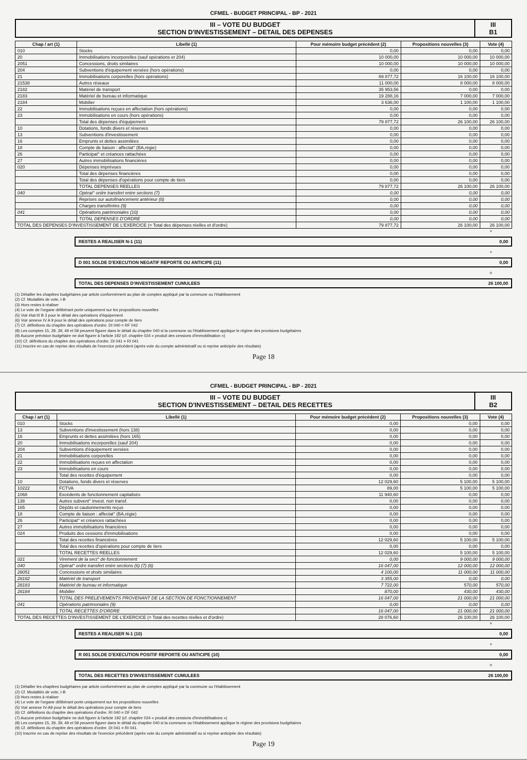CFMEL - BUDGET PRINCIPAL - BP - 2021
III – VOTE DU BUDGET
SECTION D'INVESTISSEMENT – DETAIL DES DEPENSES
III
B1
| Chap / art (1) | Libellé (1) | Pour mémoire budget précédent (2) | Propositions nouvelles (3) | Vote (4) |
| --- | --- | --- | --- | --- |
| 010 | Stocks | 0,00 | 0,00 | 0,00 |
| 20 | Immobilisations incorporelles (sauf opérations et 204) | 10 000,00 | 10 000,00 | 10 000,00 |
| 2051 | Concessions, droits similaires | 10 000,00 | 10 000,00 | 10 000,00 |
| 204 | Subventions d'équipement versées (hors opérations) | 0,00 | 0,00 | 0,00 |
| 21 | Immobilisations corporelles (hors opérations) | 69 877,72 | 16 100,00 | 16 100,00 |
| 21538 | Autres réseaux | 11 000,00 | 8 000,00 | 8 000,00 |
| 2182 | Matériel de transport | 35 953,56 | 0,00 | 0,00 |
| 2183 | Matériel de bureau et informatique | 19 288,16 | 7 000,00 | 7 000,00 |
| 2184 | Mobilier | 3 636,00 | 1 100,00 | 1 100,00 |
| 22 | Immobilisations reçues en affectation (hors opérations) | 0,00 | 0,00 | 0,00 |
| 23 | Immobilisations en cours (hors opérations) | 0,00 | 0,00 | 0,00 |
| | Total des dépenses d'équipement | 79 877,72 | 26 100,00 | 26 100,00 |
| 10 | Dotations, fonds divers et réserves | 0,00 | 0,00 | 0,00 |
| 13 | Subventions d'investissement | 0,00 | 0,00 | 0,00 |
| 16 | Emprunts et dettes assimilées | 0,00 | 0,00 | 0,00 |
| 18 | Compte de liaison : affectat° (BA,régie) | 0,00 | 0,00 | 0,00 |
| 26 | Participat° et créances rattachées | 0,00 | 0,00 | 0,00 |
| 27 | Autres immobilisations financières | 0,00 | 0,00 | 0,00 |
| 020 | Dépenses imprévues | 0,00 | 0,00 | 0,00 |
| | Total des dépenses financières | 0,00 | 0,00 | 0,00 |
| | Total des dépenses d'opérations pour compte de tiers | 0,00 | 0,00 | 0,00 |
| | TOTAL DEPENSES REELLES | 79 877,72 | 26 100,00 | 26 100,00 |
| 040 | Opérat° ordre transfert entre sections (7) | 0,00 | 0,00 | 0,00 |
| | Reprises sur autofinancement antérieur (8) | 0,00 | 0,00 | 0,00 |
| | Charges transférées (9) | 0,00 | 0,00 | 0,00 |
| 041 | Opérations patrimoniales (10) | 0,00 | 0,00 | 0,00 |
| | TOTAL DEPENSES D'ORDRE | 0,00 | 0,00 | 0,00 |
| TOTAL DES DEPENSES D'INVESTISSEMENT DE L'EXERCICE (= Total des dépenses réelles et d'ordre) | | 79 877,72 | 26 100,00 | 26 100,00 |
+
RESTES A REALISER N-1 (11) 0,00
+
D 001 SOLDE D'EXECUTION NEGATIF REPORTE OU ANTICIPE (11) 0,00
=
TOTAL DES DEPENSES D'INVESTISSEMENT CUMULEES 26 100,00
(1) Détailler les chapitres budgétaires par article conformément au plan de comptes appliqué par la commune ou l'établissement
(2) Cf. Modalités de vote, I-B
(3) Hors restes à réaliser
(4) Le vote de l'organe délibérant porte uniquement sur les propositions nouvelles
(5) Voir état III B 3 pour le détail des opérations d'équipement
(6) Voir annexe IV A 9 pour le détail des opérations pour compte de tiers
(7) Cf. définitions du chapitre des opérations d'ordre. DI 040 = RF 042
(8) Les comptes 15, 29, 39, 49 et 59 peuvent figurer dans le détail du chapitre 040 si la commune ou l'établissement applique le régime des provisions budgétaires
(9) Aucune prévision budgétaire ne doit figurer à l'article 192 (cf. chapitre 024 « produit des cessions d'immobilisation »)
(10) Cf. définitions du chapitre des opérations d'ordre. DI 041 = RI 041
(11) Inscrire en cas de reprise des résultats de l'exercice précédent (après vote du compte administratif ou si reprise anticipée des résultats)
Page 18
CFMEL - BUDGET PRINCIPAL - BP - 2021
III – VOTE DU BUDGET
SECTION D'INVESTISSEMENT – DETAIL DES RECETTES
III
B2
| Chap / art (1) | Libellé (1) | Pour mémoire budget précédent (2) | Propositions nouvelles (3) | Vote (4) |
| --- | --- | --- | --- | --- |
| 010 | Stocks | 0,00 | 0,00 | 0,00 |
| 13 | Subventions d'investissement (hors 138) | 0,00 | 0,00 | 0,00 |
| 16 | Emprunts et dettes assimilées (hors 165) | 0,00 | 0,00 | 0,00 |
| 20 | Immobilisations incorporelles (sauf 204) | 0,00 | 0,00 | 0,00 |
| 204 | Subventions d'équipement versées | 0,00 | 0,00 | 0,00 |
| 21 | Immobilisations corporelles | 0,00 | 0,00 | 0,00 |
| 22 | Immobilisations reçues en affectation | 0,00 | 0,00 | 0,00 |
| 23 | Immobilisations en cours | 0,00 | 0,00 | 0,00 |
| | Total des recettes d'équipement | 0,00 | 0,00 | 0,00 |
| 10 | Dotations, fonds divers et réserves | 12 029,60 | 5 100,00 | 5 100,00 |
| 10222 | FCTVA | 89,00 | 5 100,00 | 5 100,00 |
| 1068 | Excédents de fonctionnement capitalisés | 11 940,60 | 0,00 | 0,00 |
| 138 | Autres subvent° invest. non transf. | 0,00 | 0,00 | 0,00 |
| 165 | Dépôts et cautionnements reçus | 0,00 | 0,00 | 0,00 |
| 18 | Compte de liaison : affectat° (BA,régie) | 0,00 | 0,00 | 0,00 |
| 26 | Participat° et créances rattachées | 0,00 | 0,00 | 0,00 |
| 27 | Autres immobilisations financières | 0,00 | 0,00 | 0,00 |
| 024 | Produits des cessions d'immobilisations | 0,00 | 0,00 | 0,00 |
| | Total des recettes financières | 12 029,60 | 5 100,00 | 5 100,00 |
| | Total des recettes d'opérations pour compte de tiers | 0,00 | 0,00 | 0,00 |
| | TOTAL RECETTES REELLES | 12 029,60 | 5 100,00 | 5 100,00 |
| 021 | Virement de la sect° de fonctionnement | 0,00 | 9 000,00 | 9 000,00 |
| 040 | Opérat° ordre transfert entre sections (6) (7) (8) | 16 047,00 | 12 000,00 | 12 000,00 |
| 28051 | Concessions et droits similaires | 4 100,00 | 11 000,00 | 11 000,00 |
| 28182 | Matériel de transport | 3 355,00 | 0,00 | 0,00 |
| 28183 | Matériel de bureau et informatique | 7 722,00 | 570,00 | 570,00 |
| 28184 | Mobilier | 870,00 | 430,00 | 430,00 |
| | TOTAL DES PRELEVEMENTS PROVENANT DE LA SECTION DE FONCTIONNEMENT | 16 047,00 | 21 000,00 | 21 000,00 |
| 041 | Opérations patrimoniales (9) | 0,00 | 0,00 | 0,00 |
| | TOTAL RECETTES D'ORDRE | 16 047,00 | 21 000,00 | 21 000,00 |
| TOTAL DES RECETTES D'INVESTISSEMENT DE L'EXERCICE (= Total des recettes réelles et d'ordre) | | 28 076,60 | 26 100,00 | 26 100,00 |
+
RESTES A REALISER N-1 (10) 0,00
+
R 001 SOLDE D'EXECUTION POSITIF REPORTE OU ANTICIPE (10) 0,00
=
TOTAL DES RECETTES D'INVESTISSEMENT CUMULEES 26 100,00
(1) Détailler les chapitres budgétaires par article conformément au plan de comptes appliqué par la commune ou l'établissement
(2) Cf. Modalités de vote, I-B
(3) Hors restes à réaliser
(4) Le vote de l'organe délibérant porte uniquement sur les propositions nouvelles
(5) Voir annexe IV-A9 pour le détail des opérations pour compte de tiers
(6) Cf. définitions du chapitre des opérations d'ordre. RI 040 = DF 042
(7) Aucune prévision budgétaire ne doit figurer à l'article 192 (cf. chapitre 024 « produit des cessions d'immobilisations »)
(8) Les comptes 15, 29, 39, 49 et 59 peuvent figurer dans le détail du chapitre 040 si la commune ou l'établissement applique le régime des provisions budgétaires
(9) Cf. définitions du chapitre des opérations d'ordre. DI 041 = RI 041.
(10) Inscrire en cas de reprise des résultats de l'exercice précédent (après vote du compte administratif ou si reprise anticipée des résultats)
Page 19